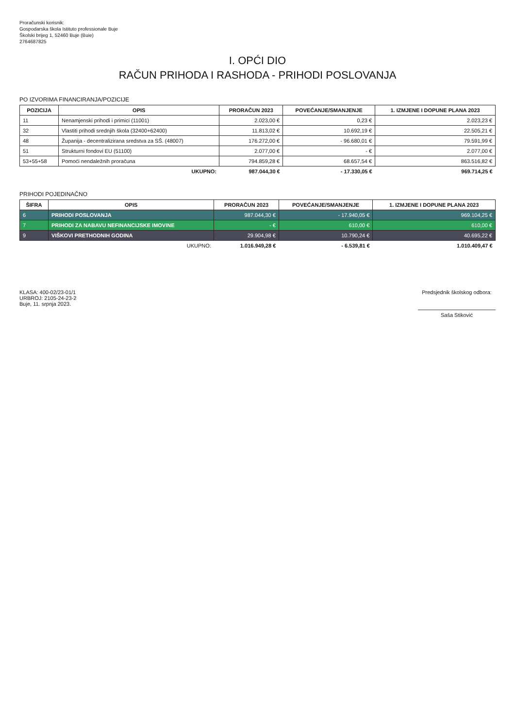Proračunski korisnik:
Gospodarska škola Istituto professionale Buje
Školski brijeg 1, 52460 Buje (Buie)
2764687825
I. OPĆI DIO
RAČUN PRIHODA I RASHODA - PRIHODI POSLOVANJA
PO IZVORIMA FINANCIRANJA/POZICIJE
| POZICIJA | OPIS | PRORAČUN 2023 | POVEĆANJE/SMANJENJE | 1. IZMJENE I DOPUNE PLANA 2023 |
| --- | --- | --- | --- | --- |
| 11 | Nenamjenski prihodi i primici (11001) | 2.023,00 € | 0,23 € | 2.023,23 € |
| 32 | Vlastiti prihodi srednjih škola (32400+62400) | 11.813,02 € | 10.692,19 € | 22.505,21 € |
| 48 | Županija - decentralizirana sredstva za SŠ. (48007) | 176.272,00 € | - 96.680,01 € | 79.591,99 € |
| 51 | Strukturni fondovi EU (51100) | 2.077,00 € | - € | 2.077,00 € |
| 53+55+58 | Pomoći nendaležnih proračuna | 794.859,28 € | 68.657,54 € | 863.516,82 € |
| | UKUPNO: | 987.044,30 € | - 17.330,05 € | 969.714,25 € |
PRIHODI POJEDINAČNO
| ŠIFRA | OPIS | PRORAČUN 2023 | POVEĆANJE/SMANJENJE | 1. IZMJENE I DOPUNE PLANA 2023 |
| --- | --- | --- | --- | --- |
| 6 | PRIHODI POSLOVANJA | 987.044,30 € | - 17.940,05 € | 969.104,25 € |
| 7 | PRIHODI ZA NABAVU NEFINANCIJSKE IMOVINE | - € | 610,00 € | 610,00 € |
| 9 | VIŠKOVI PRETHODNIH GODINA | 29.904,98 € | 10.790,24 € | 40.695,22 € |
| | UKUPNO: | 1.016.949,28 € | - 6.539,81 € | 1.010.409,47 € |
KLASA: 400-02/23-01/1
URBROJ: 2105-24-23-2
Buje, 11. srpnja 2023.
Predsjednik školskog odbora:
Saša Stiković